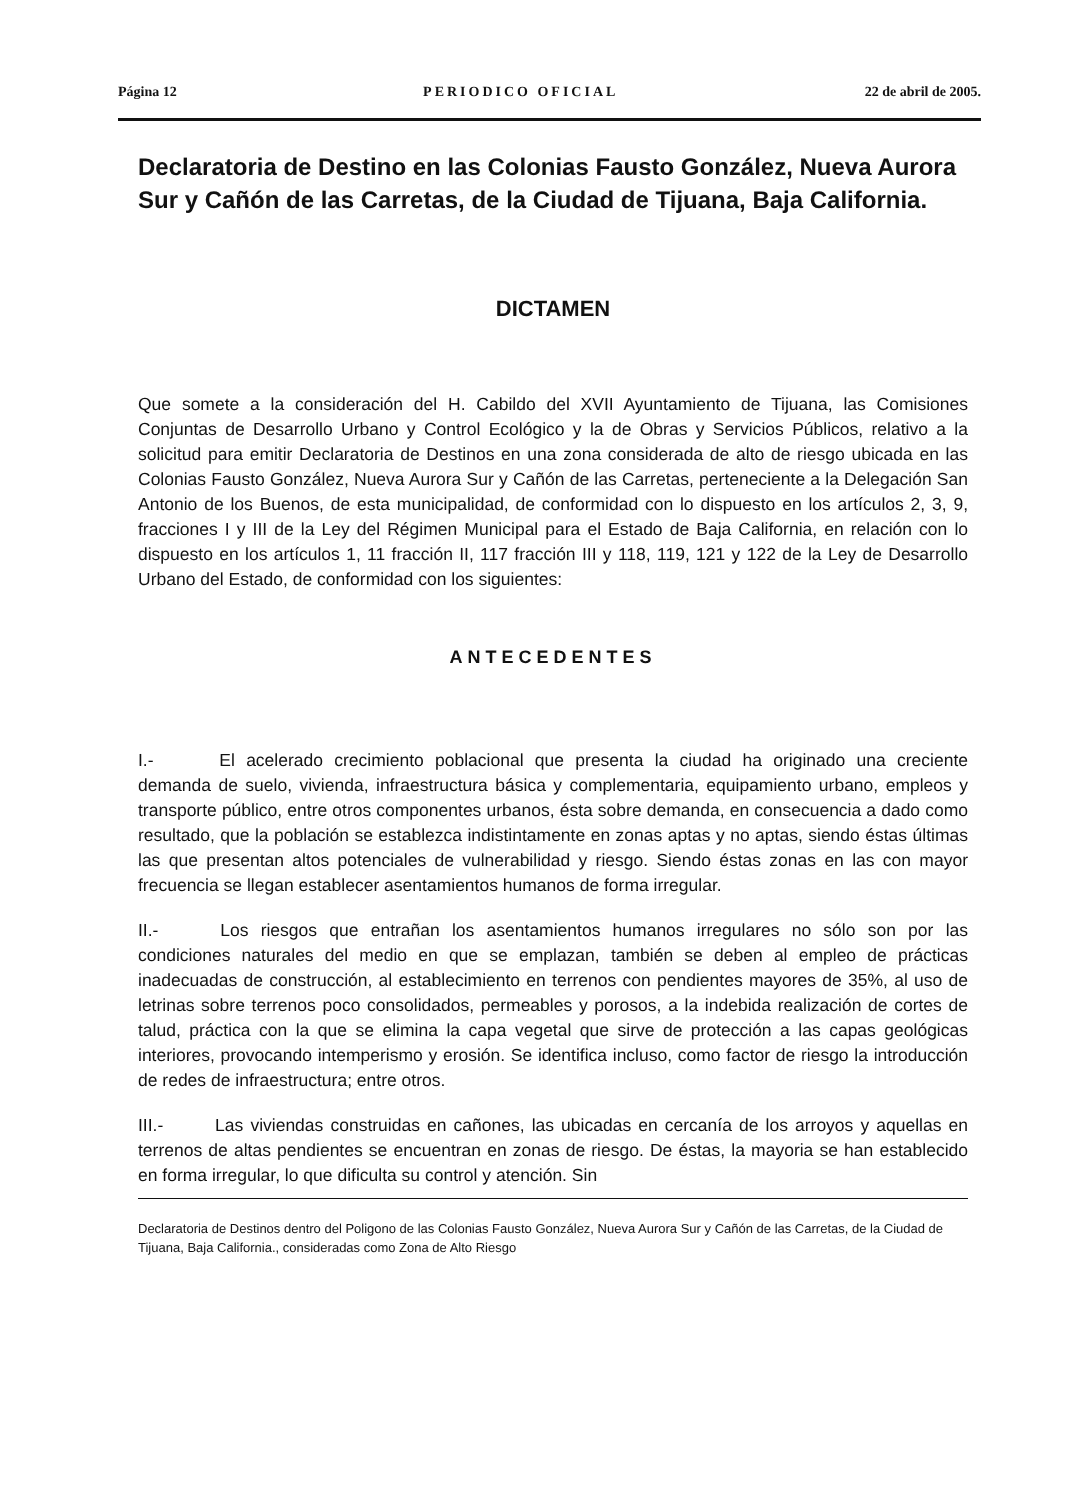Página 12 PERIODICO OFICIAL 22 de abril de 2005.
Declaratoria de Destino en las Colonias Fausto González, Nueva Aurora Sur y Cañón de las Carretas, de la Ciudad de Tijuana, Baja California.
DICTAMEN
Que somete a la consideración del H. Cabildo del XVII Ayuntamiento de Tijuana, las Comisiones Conjuntas de Desarrollo Urbano y Control Ecológico y la de Obras y Servicios Públicos, relativo a la solicitud para emitir Declaratoria de Destinos en una zona considerada de alto de riesgo ubicada en las Colonias Fausto González, Nueva Aurora Sur y Cañón de las Carretas, perteneciente a la Delegación San Antonio de los Buenos, de esta municipalidad, de conformidad con lo dispuesto en los artículos 2, 3, 9, fracciones I y III de la Ley del Régimen Municipal para el Estado de Baja California, en relación con lo dispuesto en los artículos 1, 11 fracción II, 117 fracción III y 118, 119, 121 y 122 de la Ley de Desarrollo Urbano del Estado, de conformidad con los siguientes:
ANTECEDENTES
I.- El acelerado crecimiento poblacional que presenta la ciudad ha originado una creciente demanda de suelo, vivienda, infraestructura básica y complementaria, equipamiento urbano, empleos y transporte público, entre otros componentes urbanos, ésta sobre demanda, en consecuencia a dado como resultado, que la población se establezca indistintamente en zonas aptas y no aptas, siendo éstas últimas las que presentan altos potenciales de vulnerabilidad y riesgo. Siendo éstas zonas en las con mayor frecuencia se llegan establecer asentamientos humanos de forma irregular.
II.- Los riesgos que entrañan los asentamientos humanos irregulares no sólo son por las condiciones naturales del medio en que se emplazan, también se deben al empleo de prácticas inadecuadas de construcción, al establecimiento en terrenos con pendientes mayores de 35%, al uso de letrinas sobre terrenos poco consolidados, permeables y porosos, a la indebida realización de cortes de talud, práctica con la que se elimina la capa vegetal que sirve de protección a las capas geológicas interiores, provocando intemperismo y erosión. Se identifica incluso, como factor de riesgo la introducción de redes de infraestructura; entre otros.
III.- Las viviendas construidas en cañones, las ubicadas en cercanía de los arroyos y aquellas en terrenos de altas pendientes se encuentran en zonas de riesgo. De éstas, la mayoria se han establecido en forma irregular, lo que dificulta su control y atención. Sin
Declaratoria de Destinos dentro del Poligono de las Colonias Fausto González, Nueva Aurora Sur y Cañón de las Carretas, de la Ciudad de Tijuana, Baja California., consideradas como Zona de Alto Riesgo